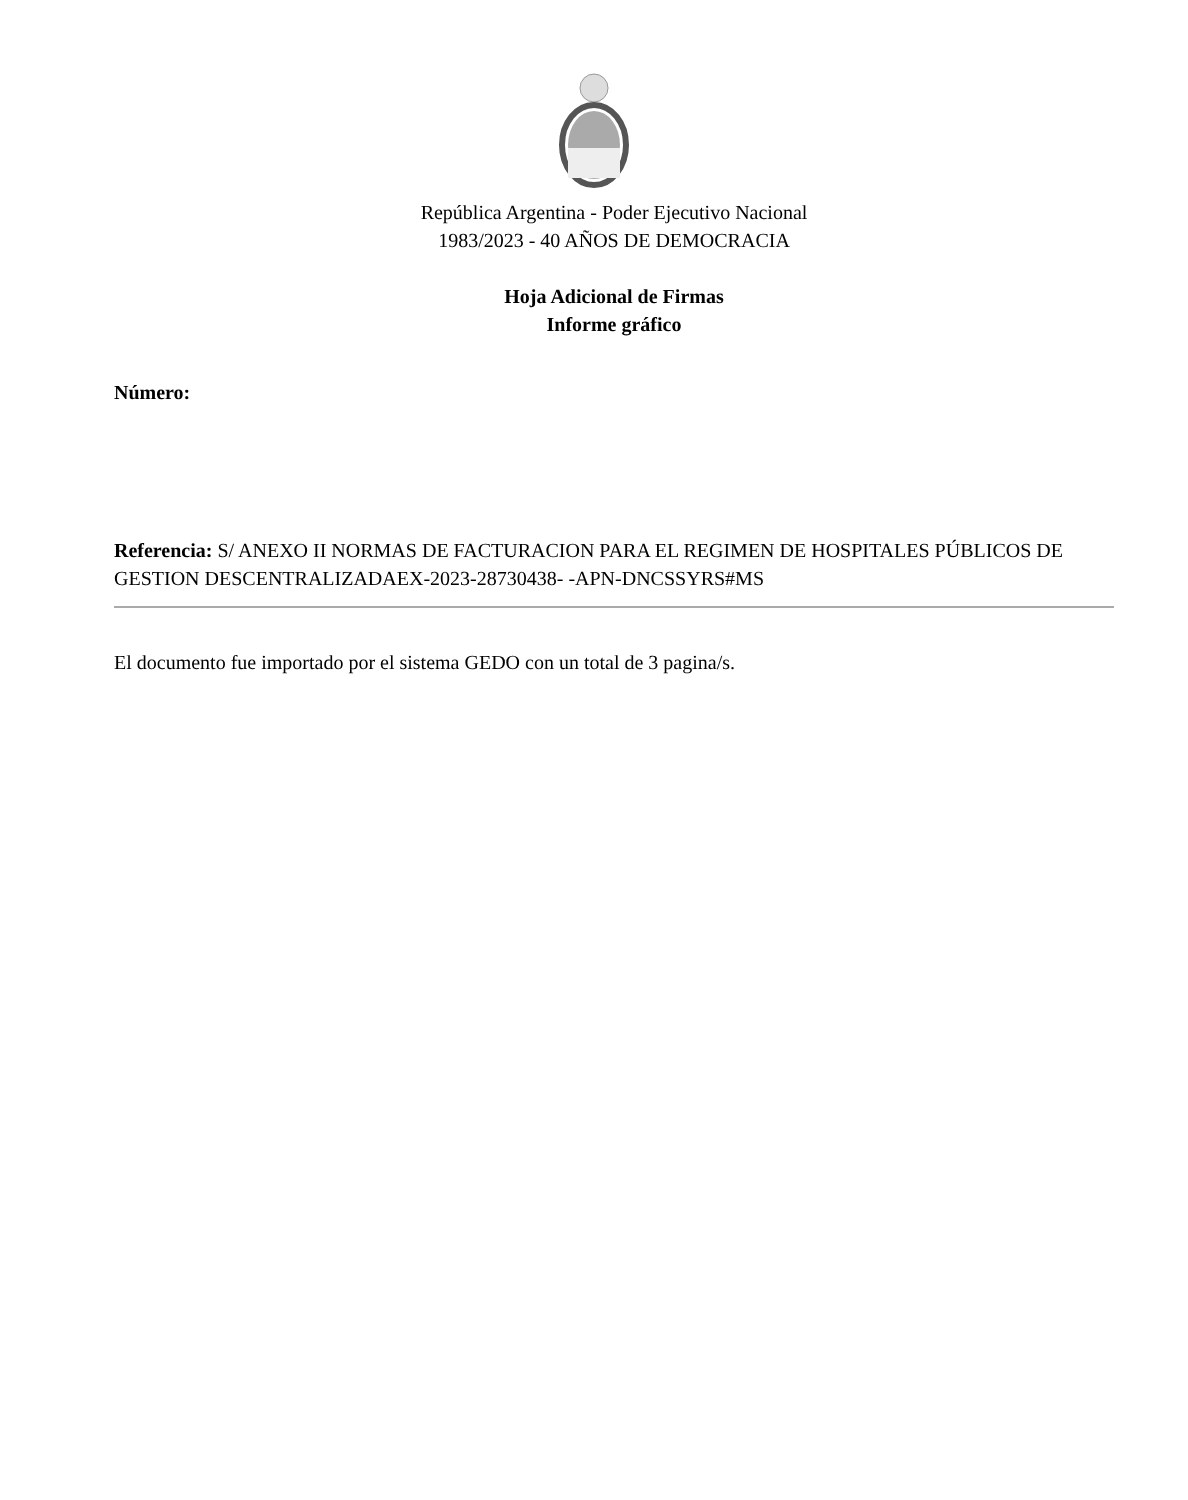República Argentina - Poder Ejecutivo Nacional
1983/2023 - 40 AÑOS DE DEMOCRACIA
Hoja Adicional de Firmas
Informe gráfico
Número:
Referencia: S/ ANEXO II NORMAS DE FACTURACION PARA EL REGIMEN DE HOSPITALES PÚBLICOS DE GESTION DESCENTRALIZADAEX-2023-28730438- -APN-DNCSSYRS#MS
El documento fue importado por el sistema GEDO con un total de 3 pagina/s.